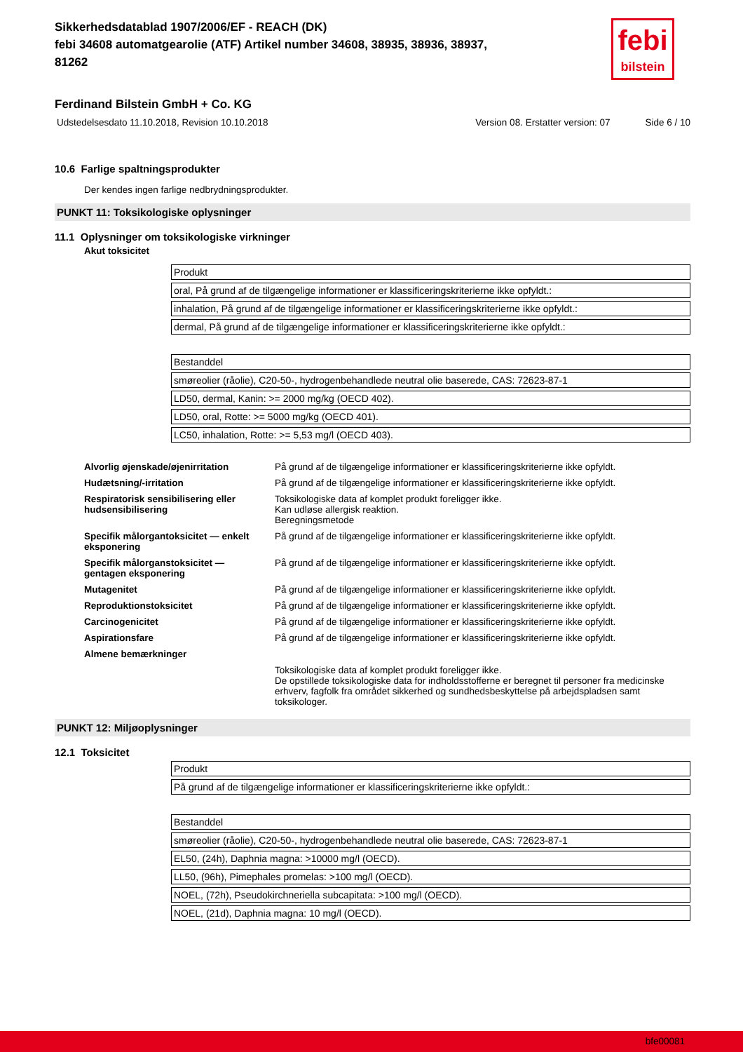Sikkerhedsdatablad 1907/2006/EF - REACH (DK)
febi 34608 automatgearolie (ATF) Artikel number 34608, 38935, 38936, 38937,
81262
febi
bilstein
Ferdinand Bilstein GmbH + Co. KG
Udstedelsesdato 11.10.2018, Revision 10.10.2018 Version 08. Erstatter version: 07 Side 6 / 10
10.6 Farlige spaltningsprodukter
Der kendes ingen farlige nedbrydningsprodukter.
PUNKT 11: Toksikologiske oplysninger
11.1 Oplysninger om toksikologiske virkninger
Akut toksicitet
| Produkt |
| oral, På grund af de tilgængelige informationer er klassificeringskriterierne ikke opfyldt.: |
| inhalation, På grund af de tilgængelige informationer er klassificeringskriterierne ikke opfyldt.: |
| dermal, På grund af de tilgængelige informationer er klassificeringskriterierne ikke opfyldt.: |
| Bestanddel |
| smøreolier (råolie), C20-50-, hydrogenbehandlede neutral olie baserede, CAS: 72623-87-1 |
| LD50, dermal, Kanin: >= 2000 mg/kg (OECD 402). |
| LD50, oral, Rotte: >= 5000 mg/kg (OECD 401). |
| LC50, inhalation, Rotte: >= 5,53 mg/l (OECD 403). |
| Alvorlig øjenskade/øjenirritation | På grund af de tilgængelige informationer er klassificeringskriterierne ikke opfyldt. |
| Hudætsning/-irritation | På grund af de tilgængelige informationer er klassificeringskriterierne ikke opfyldt. |
| Respiratorisk sensibilisering eller hudsensibilisering | Toksikologiske data af komplet produkt foreligger ikke. Kan udløse allergisk reaktion. Beregningsmetode |
| Specifik målorgantoksicitet — enkelt eksponering | På grund af de tilgængelige informationer er klassificeringskriterierne ikke opfyldt. |
| Specifik målorganstoksicitet — gentagen eksponering | På grund af de tilgængelige informationer er klassificeringskriterierne ikke opfyldt. |
| Mutagenitet | På grund af de tilgængelige informationer er klassificeringskriterierne ikke opfyldt. |
| Reproduktionstoksicitet | På grund af de tilgængelige informationer er klassificeringskriterierne ikke opfyldt. |
| Carcinogenicitet | På grund af de tilgængelige informationer er klassificeringskriterierne ikke opfyldt. |
| Aspirationsfare | På grund af de tilgængelige informationer er klassificeringskriterierne ikke opfyldt. |
| Almene bemærkninger | |
| | Toksikologiske data af komplet produkt foreligger ikke. De opstillede toksikologiske data for indholdsstofferne er beregnet til personer fra medicinske erhverv, fagfolk fra området sikkerhed og sundhedsbeskyttelse på arbejdspladsen samt toksikologer. |
PUNKT 12: Miljøoplysninger
12.1 Toksicitet
| Produkt |
| På grund af de tilgængelige informationer er klassificeringskriterierne ikke opfyldt.: |
| Bestanddel |
| smøreolier (råolie), C20-50-, hydrogenbehandlede neutral olie baserede, CAS: 72623-87-1 |
| EL50, (24h), Daphnia magna: >10000 mg/l (OECD). |
| LL50, (96h), Pimephales promelas: >100 mg/l (OECD). |
| NOEL, (72h), Pseudokirchneriella subcapitata: >100 mg/l (OECD). |
| NOEL, (21d), Daphnia magna: 10 mg/l (OECD). |
bfe00081